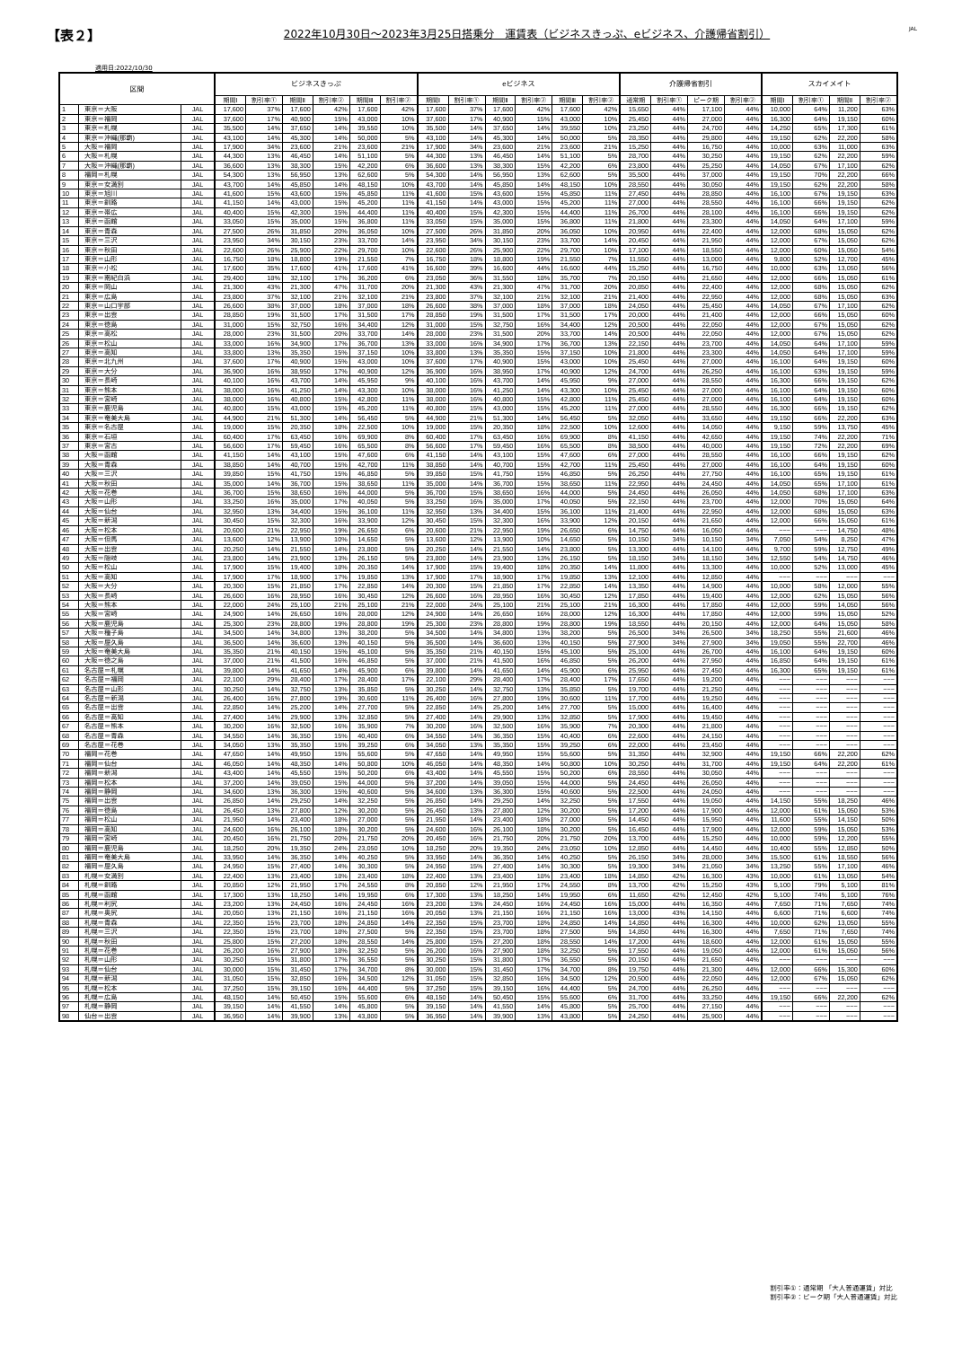【表２】
2022年10月30日～2023年3月25日搭乗分　運賃表（ビジネスきっぷ、eビジネス、介護帰省割引）
JAL
適用日:2022/10/30
| 区間 | | | ビジネスきっぷ | | | | | | eビジネス | | | | | | 介護帰省割引 | | | | スカイメイト | | | |
| --- | --- | --- | --- | --- | --- | --- | --- | --- | --- | --- | --- | --- | --- | --- | --- | --- | --- | --- | --- | --- | --- | --- |
| | | | 期間Ⅰ | 割引率① | 期間Ⅱ | 割引率② | 期間Ⅲ | 割引率② | 期間Ⅰ | 割引率① | 期間Ⅱ | 割引率② | 期間Ⅲ | 割引率② | 通常期 | 割引率① | ピーク期 | 割引率② | 期間Ⅰ | 割引率① | 期間Ⅱ | 割引率② |
| 1 | 東京＝大阪 | JAL | 17,600 | 37% | 17,600 | 42% | 17,600 | 42% | 17,600 | 37% | 17,600 | 42% | 17,600 | 42% | 15,650 | 44% | 17,100 | 44% | 10,000 | 64% | 11,200 | 63% |
| 2 | 東京＝福岡 | JAL | 37,600 | 17% | 40,900 | 15% | 43,000 | 10% | 37,600 | 17% | 40,900 | 15% | 43,000 | 10% | 25,450 | 44% | 27,000 | 44% | 16,300 | 64% | 19,150 | 60% |
| 3 | 東京＝札幌 | JAL | 35,500 | 14% | 37,650 | 14% | 39,550 | 10% | 35,500 | 14% | 37,650 | 14% | 39,550 | 10% | 23,250 | 44% | 24,700 | 44% | 14,250 | 65% | 17,300 | 61% |
| 4 | 東京＝沖縄(那覇) | JAL | 43,100 | 14% | 45,300 | 14% | 50,000 | 5% | 43,100 | 14% | 45,300 | 14% | 50,000 | 5% | 28,350 | 44% | 29,800 | 44% | 19,150 | 62% | 22,200 | 58% |
| 5 | 大阪＝福岡 | JAL | 17,900 | 34% | 23,600 | 21% | 23,600 | 21% | 17,900 | 34% | 23,600 | 21% | 23,600 | 21% | 15,250 | 44% | 16,750 | 44% | 10,000 | 63% | 11,000 | 63% |
| 6 | 大阪＝札幌 | JAL | 44,300 | 13% | 46,450 | 14% | 51,100 | 5% | 44,300 | 13% | 46,450 | 14% | 51,100 | 5% | 28,700 | 44% | 30,250 | 44% | 19,150 | 62% | 22,200 | 59% |
| 7 | 大阪＝沖縄(那覇) | JAL | 36,600 | 13% | 38,300 | 15% | 42,200 | 6% | 36,600 | 13% | 38,300 | 15% | 42,200 | 6% | 23,800 | 44% | 25,250 | 44% | 14,050 | 67% | 17,100 | 62% |
| 8 | 福岡＝札幌 | JAL | 54,300 | 13% | 56,950 | 13% | 62,600 | 5% | 54,300 | 14% | 56,950 | 13% | 62,600 | 5% | 35,500 | 44% | 37,000 | 44% | 19,150 | 70% | 22,200 | 66% |
| 9 | 東京＝女満別 | JAL | 43,700 | 14% | 45,850 | 14% | 48,150 | 10% | 43,700 | 14% | 45,850 | 14% | 48,150 | 10% | 28,550 | 44% | 30,050 | 44% | 19,150 | 62% | 22,200 | 58% |
| 10 | 東京＝旭川 | JAL | 41,600 | 15% | 43,600 | 15% | 45,850 | 11% | 41,600 | 15% | 43,600 | 15% | 45,850 | 11% | 27,450 | 44% | 28,850 | 44% | 16,100 | 67% | 19,150 | 63% |
| 11 | 東京＝釧路 | JAL | 41,150 | 14% | 43,000 | 15% | 45,200 | 11% | 41,150 | 14% | 43,000 | 15% | 45,200 | 11% | 27,000 | 44% | 28,550 | 44% | 16,100 | 66% | 19,150 | 62% |
| 12 | 東京＝帯広 | JAL | 40,400 | 15% | 42,300 | 15% | 44,400 | 11% | 40,400 | 15% | 42,300 | 15% | 44,400 | 11% | 26,700 | 44% | 28,100 | 44% | 16,100 | 66% | 19,150 | 62% |
| 13 | 東京＝函館 | JAL | 33,050 | 15% | 35,000 | 15% | 36,800 | 11% | 33,050 | 15% | 35,000 | 15% | 36,800 | 11% | 21,800 | 44% | 23,300 | 44% | 14,050 | 64% | 17,100 | 59% |
| 14 | 東京＝青森 | JAL | 27,500 | 26% | 31,850 | 20% | 36,050 | 10% | 27,500 | 26% | 31,850 | 20% | 36,050 | 10% | 20,950 | 44% | 22,400 | 44% | 12,000 | 68% | 15,050 | 62% |
| 15 | 東京＝三沢 | JAL | 23,950 | 34% | 30,150 | 23% | 33,700 | 14% | 23,950 | 34% | 30,150 | 23% | 33,700 | 14% | 20,450 | 44% | 21,950 | 44% | 12,000 | 67% | 15,050 | 62% |
| 16 | 東京＝秋田 | JAL | 22,600 | 26% | 25,900 | 22% | 29,700 | 10% | 22,600 | 26% | 25,900 | 22% | 29,700 | 10% | 17,100 | 44% | 18,550 | 44% | 12,000 | 60% | 15,050 | 54% |
| 17 | 東京＝山形 | JAL | 16,750 | 18% | 18,800 | 19% | 21,550 | 7% | 16,750 | 18% | 18,800 | 19% | 21,550 | 7% | 11,550 | 44% | 13,000 | 44% | 9,800 | 52% | 12,700 | 45% |
| 18 | 東京＝小松 | JAL | 17,600 | 35% | 17,600 | 41% | 17,600 | 41% | 16,600 | 39% | 16,600 | 44% | 16,600 | 44% | 15,250 | 44% | 16,750 | 44% | 10,000 | 63% | 13,050 | 56% |
| 19 | 東京＝南紀白浜 | JAL | 29,400 | 18% | 32,100 | 17% | 36,200 | 6% | 23,050 | 36% | 31,550 | 18% | 35,700 | 7% | 20,150 | 44% | 21,650 | 44% | 12,000 | 66% | 15,050 | 61% |
| 20 | 東京＝岡山 | JAL | 21,300 | 43% | 21,300 | 47% | 31,700 | 20% | 21,300 | 43% | 21,300 | 47% | 31,700 | 20% | 20,850 | 44% | 22,400 | 44% | 12,000 | 68% | 15,050 | 62% |
| 21 | 東京＝広島 | JAL | 23,800 | 37% | 32,100 | 21% | 32,100 | 21% | 23,800 | 37% | 32,100 | 21% | 32,100 | 21% | 21,400 | 44% | 22,950 | 44% | 12,000 | 68% | 15,050 | 63% |
| 22 | 東京＝山口宇部 | JAL | 26,600 | 38% | 37,000 | 18% | 37,000 | 18% | 26,600 | 38% | 37,000 | 18% | 37,000 | 18% | 24,050 | 44% | 25,450 | 44% | 14,050 | 67% | 17,100 | 62% |
| 23 | 東京＝出雲 | JAL | 28,850 | 19% | 31,500 | 17% | 31,500 | 17% | 28,850 | 19% | 31,500 | 17% | 31,500 | 17% | 20,000 | 44% | 21,400 | 44% | 12,000 | 66% | 15,050 | 60% |
| 24 | 東京＝徳島 | JAL | 31,000 | 15% | 32,750 | 16% | 34,400 | 12% | 31,000 | 15% | 32,750 | 16% | 34,400 | 12% | 20,500 | 44% | 22,050 | 44% | 12,000 | 67% | 15,050 | 62% |
| 25 | 東京＝高松 | JAL | 28,000 | 23% | 31,500 | 20% | 33,700 | 14% | 28,000 | 23% | 31,500 | 20% | 33,700 | 14% | 20,500 | 44% | 22,050 | 44% | 12,000 | 67% | 15,050 | 62% |
| 26 | 東京＝松山 | JAL | 33,000 | 16% | 34,900 | 17% | 36,700 | 13% | 33,000 | 16% | 34,900 | 17% | 36,700 | 13% | 22,150 | 44% | 23,700 | 44% | 14,050 | 64% | 17,100 | 59% |
| 27 | 東京＝高知 | JAL | 33,800 | 13% | 35,350 | 15% | 37,150 | 10% | 33,800 | 13% | 35,350 | 15% | 37,150 | 10% | 21,800 | 44% | 23,300 | 44% | 14,050 | 64% | 17,100 | 59% |
| 28 | 東京＝北九州 | JAL | 37,600 | 17% | 40,900 | 15% | 43,000 | 10% | 37,600 | 17% | 40,900 | 15% | 43,000 | 10% | 25,450 | 44% | 27,000 | 44% | 16,100 | 64% | 19,150 | 60% |
| 29 | 東京＝大分 | JAL | 36,900 | 16% | 38,950 | 17% | 40,900 | 12% | 36,900 | 16% | 38,950 | 17% | 40,900 | 12% | 24,700 | 44% | 26,250 | 44% | 16,100 | 63% | 19,150 | 59% |
| 30 | 東京＝長崎 | JAL | 40,100 | 16% | 43,700 | 14% | 45,950 | 9% | 40,100 | 16% | 43,700 | 14% | 45,950 | 9% | 27,000 | 44% | 28,550 | 44% | 16,300 | 66% | 19,150 | 62% |
| 31 | 東京＝熊本 | JAL | 38,000 | 16% | 41,250 | 14% | 43,300 | 10% | 38,000 | 16% | 41,250 | 14% | 43,300 | 10% | 25,450 | 44% | 27,000 | 44% | 16,100 | 64% | 19,150 | 60% |
| 32 | 東京＝宮崎 | JAL | 38,000 | 16% | 40,800 | 15% | 42,800 | 11% | 38,000 | 16% | 40,800 | 15% | 42,800 | 11% | 25,450 | 44% | 27,000 | 44% | 16,100 | 64% | 19,150 | 60% |
| 33 | 東京＝鹿児島 | JAL | 40,800 | 15% | 43,000 | 15% | 45,200 | 11% | 40,800 | 15% | 43,000 | 15% | 45,200 | 11% | 27,000 | 44% | 28,550 | 44% | 16,300 | 66% | 19,150 | 62% |
| 34 | 東京＝奄美大島 | JAL | 44,900 | 21% | 51,300 | 14% | 56,450 | 5% | 44,900 | 21% | 51,300 | 14% | 56,450 | 5% | 32,050 | 44% | 33,650 | 44% | 19,150 | 66% | 22,200 | 63% |
| 35 | 東京＝名古屋 | JAL | 19,000 | 15% | 20,350 | 18% | 22,500 | 10% | 19,000 | 15% | 20,350 | 18% | 22,500 | 10% | 12,600 | 44% | 14,050 | 44% | 9,150 | 59% | 13,750 | 45% |
| 36 | 東京＝石垣 | JAL | 60,400 | 17% | 63,450 | 16% | 69,900 | 8% | 60,400 | 17% | 63,450 | 16% | 69,900 | 8% | 41,150 | 44% | 42,650 | 44% | 19,150 | 74% | 22,200 | 71% |
| 37 | 東京＝宮古 | JAL | 56,600 | 17% | 59,450 | 16% | 65,500 | 8% | 56,600 | 17% | 59,450 | 16% | 65,500 | 8% | 38,500 | 44% | 40,000 | 44% | 19,150 | 72% | 22,200 | 69% |
| 38 | 大阪＝函館 | JAL | 41,150 | 14% | 43,100 | 15% | 47,600 | 6% | 41,150 | 14% | 43,100 | 15% | 47,600 | 6% | 27,000 | 44% | 28,550 | 44% | 16,100 | 66% | 19,150 | 62% |
| 39 | 大阪＝青森 | JAL | 38,850 | 14% | 40,700 | 15% | 42,700 | 11% | 38,850 | 14% | 40,700 | 15% | 42,700 | 11% | 25,450 | 44% | 27,000 | 44% | 16,100 | 64% | 19,150 | 60% |
| 40 | 大阪＝三沢 | JAL | 39,850 | 15% | 41,750 | 15% | 46,850 | 5% | 39,850 | 15% | 41,750 | 15% | 46,850 | 5% | 26,250 | 44% | 27,750 | 44% | 16,100 | 65% | 19,150 | 61% |
| 41 | 大阪＝秋田 | JAL | 35,000 | 14% | 36,700 | 15% | 38,650 | 11% | 35,000 | 14% | 36,700 | 15% | 38,650 | 11% | 22,950 | 44% | 24,450 | 44% | 14,050 | 65% | 17,100 | 61% |
| 42 | 大阪＝花巻 | JAL | 36,700 | 15% | 38,650 | 16% | 44,000 | 5% | 36,700 | 15% | 38,650 | 16% | 44,000 | 5% | 24,450 | 44% | 26,050 | 44% | 14,050 | 68% | 17,100 | 63% |
| 43 | 大阪＝山形 | JAL | 33,250 | 16% | 35,000 | 17% | 40,050 | 5% | 33,250 | 16% | 35,000 | 17% | 40,050 | 5% | 22,150 | 44% | 23,700 | 44% | 12,000 | 70% | 15,050 | 64% |
| 44 | 大阪＝仙台 | JAL | 32,950 | 13% | 34,400 | 15% | 36,100 | 11% | 32,950 | 13% | 34,400 | 15% | 36,100 | 11% | 21,400 | 44% | 22,950 | 44% | 12,000 | 68% | 15,050 | 63% |
| 45 | 大阪＝新潟 | JAL | 30,450 | 15% | 32,300 | 16% | 33,900 | 12% | 30,450 | 15% | 32,300 | 16% | 33,900 | 12% | 20,150 | 44% | 21,650 | 44% | 12,000 | 66% | 15,050 | 61% |
| 46 | 大阪＝松本 | JAL | 20,600 | 21% | 22,950 | 19% | 26,650 | 6% | 20,600 | 21% | 22,950 | 19% | 26,650 | 6% | 14,750 | 44% | 16,050 | 44% | −−− | −−− | 14,750 | 48% |
| 47 | 大阪＝但馬 | JAL | 13,600 | 12% | 13,900 | 10% | 14,650 | 5% | 13,600 | 12% | 13,900 | 10% | 14,650 | 5% | 10,150 | 34% | 10,150 | 34% | 7,050 | 54% | 8,250 | 47% |
| 48 | 大阪＝出雲 | JAL | 20,250 | 14% | 21,550 | 14% | 23,800 | 5% | 20,250 | 14% | 21,550 | 14% | 23,800 | 5% | 13,300 | 44% | 14,100 | 44% | 9,700 | 59% | 12,750 | 49% |
| 49 | 大阪＝隠岐 | JAL | 23,800 | 14% | 23,900 | 13% | 26,150 | 5% | 23,800 | 14% | 23,900 | 13% | 26,150 | 5% | 18,150 | 34% | 18,150 | 34% | 12,550 | 54% | 14,750 | 46% |
| 50 | 大阪＝松山 | JAL | 17,900 | 15% | 19,400 | 18% | 20,350 | 14% | 17,900 | 15% | 19,400 | 18% | 20,350 | 14% | 11,800 | 44% | 13,300 | 44% | 10,000 | 52% | 13,000 | 45% |
| 51 | 大阪＝高知 | JAL | 17,900 | 17% | 18,900 | 17% | 19,850 | 13% | 17,900 | 17% | 18,900 | 17% | 19,850 | 13% | 12,100 | 44% | 12,850 | 44% | −−− | −−− | −−− | −−− |
| 52 | 大阪＝大分 | JAL | 20,300 | 15% | 21,850 | 17% | 22,850 | 14% | 20,300 | 15% | 21,850 | 17% | 22,850 | 14% | 13,350 | 44% | 14,900 | 44% | 10,000 | 58% | 12,000 | 55% |
| 53 | 大阪＝長崎 | JAL | 26,600 | 16% | 28,950 | 16% | 30,450 | 12% | 26,600 | 16% | 28,950 | 16% | 30,450 | 12% | 17,850 | 44% | 19,400 | 44% | 12,000 | 62% | 15,050 | 56% |
| 54 | 大阪＝熊本 | JAL | 22,000 | 24% | 25,100 | 21% | 25,100 | 21% | 22,000 | 24% | 25,100 | 21% | 25,100 | 21% | 16,300 | 44% | 17,850 | 44% | 12,000 | 59% | 14,050 | 56% |
| 55 | 大阪＝宮崎 | JAL | 24,900 | 14% | 26,650 | 16% | 28,000 | 12% | 24,900 | 14% | 26,650 | 16% | 28,000 | 12% | 16,300 | 44% | 17,850 | 44% | 12,000 | 59% | 15,050 | 52% |
| 56 | 大阪＝鹿児島 | JAL | 25,300 | 23% | 28,800 | 19% | 28,800 | 19% | 25,300 | 23% | 28,800 | 19% | 28,800 | 19% | 18,550 | 44% | 20,150 | 44% | 12,000 | 64% | 15,050 | 58% |
| 57 | 大阪＝種子島 | JAL | 34,500 | 14% | 34,800 | 13% | 38,200 | 5% | 34,500 | 14% | 34,800 | 13% | 38,200 | 5% | 26,500 | 34% | 26,500 | 34% | 18,250 | 55% | 21,600 | 46% |
| 58 | 大阪＝屋久島 | JAL | 36,500 | 14% | 36,600 | 13% | 40,150 | 5% | 36,500 | 14% | 36,600 | 13% | 40,150 | 5% | 27,900 | 34% | 27,900 | 34% | 19,050 | 55% | 22,700 | 46% |
| 59 | 大阪＝奄美大島 | JAL | 35,350 | 21% | 40,150 | 15% | 45,100 | 5% | 35,350 | 21% | 40,150 | 15% | 45,100 | 5% | 25,100 | 44% | 26,700 | 44% | 16,100 | 64% | 19,150 | 60% |
| 60 | 大阪＝徳之島 | JAL | 37,000 | 21% | 41,500 | 16% | 46,850 | 5% | 37,000 | 21% | 41,500 | 16% | 46,850 | 5% | 26,200 | 44% | 27,950 | 44% | 16,850 | 64% | 19,150 | 61% |
| 61 | 名古屋＝札幌 | JAL | 39,800 | 14% | 41,650 | 14% | 45,900 | 6% | 39,800 | 14% | 41,650 | 14% | 45,900 | 6% | 25,950 | 44% | 27,450 | 44% | 16,300 | 65% | 19,150 | 61% |
| 62 | 名古屋＝福岡 | JAL | 22,100 | 29% | 28,400 | 17% | 28,400 | 17% | 22,100 | 29% | 28,400 | 17% | 28,400 | 17% | 17,650 | 44% | 19,200 | 44% | −−− | −−− | −−− | −−− |
| 63 | 名古屋＝山形 | JAL | 30,250 | 14% | 32,750 | 13% | 35,850 | 5% | 30,250 | 14% | 32,750 | 13% | 35,850 | 5% | 19,700 | 44% | 21,250 | 44% | −−− | −−− | −−− | −−− |
| 64 | 名古屋＝新潟 | JAL | 26,400 | 16% | 27,800 | 19% | 30,600 | 11% | 26,400 | 16% | 27,800 | 19% | 30,600 | 11% | 17,700 | 44% | 19,250 | 44% | −−− | −−− | −−− | −−− |
| 65 | 名古屋＝出雲 | JAL | 22,850 | 14% | 25,200 | 14% | 27,700 | 5% | 22,850 | 14% | 25,200 | 14% | 27,700 | 5% | 15,000 | 44% | 16,400 | 44% | −−− | −−− | −−− | −−− |
| 66 | 名古屋＝高知 | JAL | 27,400 | 14% | 29,900 | 13% | 32,850 | 5% | 27,400 | 14% | 29,900 | 13% | 32,850 | 5% | 17,900 | 44% | 19,450 | 44% | −−− | −−− | −−− | −−− |
| 67 | 名古屋＝熊本 | JAL | 30,200 | 16% | 32,500 | 16% | 35,900 | 7% | 30,200 | 16% | 32,500 | 16% | 35,900 | 7% | 20,300 | 44% | 21,800 | 44% | −−− | −−− | −−− | −−− |
| 68 | 名古屋＝青森 | JAL | 34,550 | 14% | 36,350 | 15% | 40,400 | 6% | 34,550 | 14% | 36,350 | 15% | 40,400 | 6% | 22,600 | 44% | 24,150 | 44% | −−− | −−− | −−− | −−− |
| 69 | 名古屋＝花巻 | JAL | 34,050 | 13% | 35,350 | 15% | 39,250 | 6% | 34,050 | 13% | 35,350 | 15% | 39,250 | 6% | 22,000 | 44% | 23,450 | 44% | −−− | −−− | −−− | −−− |
| 70 | 福岡＝花巻 | JAL | 47,650 | 14% | 49,950 | 15% | 55,600 | 5% | 47,650 | 14% | 49,950 | 15% | 55,600 | 5% | 31,350 | 44% | 32,900 | 44% | 19,150 | 66% | 22,200 | 62% |
| 71 | 福岡＝仙台 | JAL | 46,050 | 14% | 48,350 | 14% | 50,800 | 10% | 46,050 | 14% | 48,350 | 14% | 50,800 | 10% | 30,250 | 44% | 31,700 | 44% | 19,150 | 64% | 22,200 | 61% |
| 72 | 福岡＝新潟 | JAL | 43,400 | 14% | 45,550 | 15% | 50,200 | 6% | 43,400 | 14% | 45,550 | 15% | 50,200 | 6% | 28,550 | 44% | 30,050 | 44% | −−− | −−− | −−− | −−− |
| 73 | 福岡＝松本 | JAL | 37,200 | 14% | 39,050 | 15% | 44,000 | 5% | 37,200 | 14% | 39,050 | 15% | 44,000 | 5% | 24,450 | 44% | 26,050 | 44% | −−− | −−− | −−− | −−− |
| 74 | 福岡＝静岡 | JAL | 34,600 | 13% | 36,300 | 15% | 40,600 | 5% | 34,600 | 13% | 36,300 | 15% | 40,600 | 5% | 22,500 | 44% | 24,050 | 44% | −−− | −−− | −−− | −−− |
| 75 | 福岡＝出雲 | JAL | 26,850 | 14% | 29,250 | 14% | 32,250 | 5% | 26,850 | 14% | 29,250 | 14% | 32,250 | 5% | 17,550 | 44% | 19,050 | 44% | 14,150 | 55% | 18,250 | 46% |
| 76 | 福岡＝徳島 | JAL | 26,450 | 13% | 27,800 | 12% | 30,200 | 5% | 26,450 | 13% | 27,800 | 12% | 30,200 | 5% | 17,200 | 44% | 17,900 | 44% | 12,000 | 61% | 15,050 | 53% |
| 77 | 福岡＝松山 | JAL | 21,950 | 14% | 23,400 | 18% | 27,000 | 5% | 21,950 | 14% | 23,400 | 18% | 27,000 | 5% | 14,450 | 44% | 15,950 | 44% | 11,600 | 55% | 14,150 | 50% |
| 78 | 福岡＝高知 | JAL | 24,600 | 16% | 26,100 | 18% | 30,200 | 5% | 24,600 | 16% | 26,100 | 18% | 30,200 | 5% | 16,450 | 44% | 17,900 | 44% | 12,000 | 59% | 15,050 | 53% |
| 79 | 福岡＝宮崎 | JAL | 20,450 | 16% | 21,750 | 20% | 21,750 | 20% | 20,450 | 16% | 21,750 | 20% | 21,750 | 20% | 13,700 | 44% | 15,250 | 44% | 10,000 | 59% | 12,200 | 55% |
| 80 | 福岡＝鹿児島 | JAL | 18,250 | 20% | 19,350 | 24% | 23,050 | 10% | 18,250 | 20% | 19,350 | 24% | 23,050 | 10% | 12,850 | 44% | 14,450 | 44% | 10,400 | 55% | 12,850 | 50% |
| 81 | 福岡＝奄美大島 | JAL | 33,950 | 14% | 36,350 | 14% | 40,250 | 5% | 33,950 | 14% | 36,350 | 14% | 40,250 | 5% | 26,150 | 34% | 28,000 | 34% | 15,500 | 61% | 18,550 | 56% |
| 82 | 福岡＝屋久島 | JAL | 24,950 | 15% | 27,400 | 14% | 30,300 | 5% | 24,950 | 15% | 27,400 | 14% | 30,300 | 5% | 19,300 | 34% | 21,050 | 34% | 13,250 | 55% | 17,100 | 46% |
| 83 | 札幌＝女満別 | JAL | 22,400 | 13% | 23,400 | 18% | 23,400 | 18% | 22,400 | 13% | 23,400 | 18% | 23,400 | 18% | 14,850 | 42% | 16,300 | 43% | 10,000 | 61% | 13,050 | 54% |
| 84 | 札幌＝釧路 | JAL | 20,850 | 12% | 21,950 | 17% | 24,550 | 8% | 20,850 | 12% | 21,950 | 17% | 24,550 | 8% | 13,700 | 42% | 15,250 | 43% | 5,100 | 79% | 5,100 | 81% |
| 85 | 札幌＝函館 | JAL | 17,300 | 13% | 18,250 | 14% | 19,950 | 6% | 17,300 | 13% | 18,250 | 14% | 19,950 | 6% | 11,650 | 42% | 12,450 | 42% | 5,100 | 74% | 5,100 | 76% |
| 86 | 札幌＝利尻 | JAL | 23,200 | 13% | 24,450 | 16% | 24,450 | 16% | 23,200 | 13% | 24,450 | 16% | 24,450 | 16% | 15,000 | 44% | 16,350 | 44% | 7,650 | 71% | 7,650 | 74% |
| 87 | 札幌＝奥尻 | JAL | 20,050 | 13% | 21,150 | 16% | 21,150 | 16% | 20,050 | 13% | 21,150 | 16% | 21,150 | 16% | 13,000 | 43% | 14,150 | 44% | 6,600 | 71% | 6,600 | 74% |
| 88 | 札幌＝青森 | JAL | 22,350 | 15% | 23,700 | 18% | 24,850 | 14% | 22,350 | 15% | 23,700 | 18% | 24,850 | 14% | 14,850 | 44% | 16,300 | 44% | 10,000 | 62% | 13,050 | 55% |
| 89 | 札幌＝三沢 | JAL | 22,350 | 15% | 23,700 | 18% | 27,500 | 5% | 22,350 | 15% | 23,700 | 18% | 27,500 | 5% | 14,850 | 44% | 16,300 | 44% | 7,650 | 71% | 7,650 | 74% |
| 90 | 札幌＝秋田 | JAL | 25,800 | 15% | 27,200 | 18% | 28,550 | 14% | 25,800 | 15% | 27,200 | 18% | 28,550 | 14% | 17,200 | 44% | 18,600 | 44% | 12,000 | 61% | 15,050 | 55% |
| 91 | 札幌＝花巻 | JAL | 26,200 | 16% | 27,900 | 18% | 32,250 | 5% | 26,200 | 16% | 27,900 | 18% | 32,250 | 5% | 17,550 | 44% | 19,050 | 44% | 12,000 | 61% | 15,050 | 56% |
| 92 | 札幌＝山形 | JAL | 30,250 | 15% | 31,800 | 17% | 36,550 | 5% | 30,250 | 15% | 31,800 | 17% | 36,550 | 5% | 20,150 | 44% | 21,650 | 44% | −−− | −−− | −−− | −−− |
| 93 | 札幌＝仙台 | JAL | 30,000 | 15% | 31,450 | 17% | 34,700 | 8% | 30,000 | 15% | 31,450 | 17% | 34,700 | 8% | 19,750 | 44% | 21,300 | 44% | 12,000 | 66% | 15,300 | 60% |
| 94 | 札幌＝新潟 | JAL | 31,050 | 15% | 32,850 | 16% | 34,500 | 12% | 31,050 | 15% | 32,850 | 16% | 34,500 | 12% | 20,500 | 44% | 22,050 | 44% | 12,000 | 67% | 15,050 | 62% |
| 95 | 札幌＝松本 | JAL | 37,250 | 15% | 39,150 | 16% | 44,400 | 5% | 37,250 | 15% | 39,150 | 16% | 44,400 | 5% | 24,700 | 44% | 26,250 | 44% | −−− | −−− | −−− | −−− |
| 96 | 札幌＝広島 | JAL | 48,150 | 14% | 50,450 | 15% | 55,600 | 6% | 48,150 | 14% | 50,450 | 15% | 55,600 | 6% | 31,700 | 44% | 33,250 | 44% | 19,150 | 66% | 22,200 | 62% |
| 97 | 札幌＝静岡 | JAL | 39,150 | 14% | 41,550 | 14% | 45,800 | 5% | 39,150 | 14% | 41,550 | 14% | 45,800 | 5% | 25,700 | 44% | 27,150 | 44% | −−− | −−− | −−− | −−− |
| 98 | 仙台＝出雲 | JAL | 36,950 | 14% | 39,900 | 13% | 43,800 | 5% | 36,950 | 14% | 39,900 | 13% | 43,800 | 5% | 24,250 | 44% | 25,900 | 44% | −−− | −−− | −−− | −−− |
割引率①：通常期 「大人普通運賃」対比
割引率②：ピーク期「大人普通運賃」対比